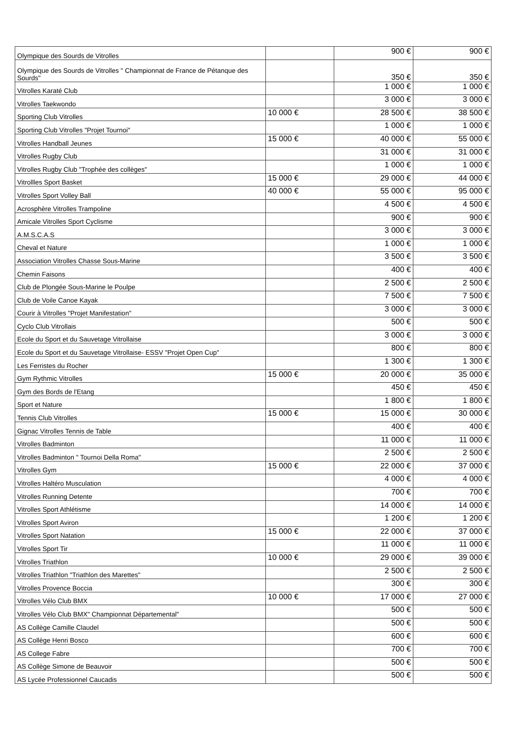| Olympique des Sourds de Vitrolles | | 900 € | 900 € |
| Olympique des Sourds de Vitrolles " Championnat de France de Pétanque des Sourds" | | 350 € | 350 € |
| Vitrolles Karaté Club | | 1 000 € | 1 000 € |
| Vitrolles Taekwondo | | 3 000 € | 3 000 € |
| Sporting Club Vitrolles | 10 000 € | 28 500 € | 38 500 € |
| Sporting Club Vitrolles "Projet Tournoi" | | 1 000 € | 1 000 € |
| Vitrolles Handball Jeunes | 15 000 € | 40 000 € | 55 000 € |
| Vitrolles Rugby Club | | 31 000 € | 31 000 € |
| Vitrolles Rugby Club "Trophée des collèges" | | 1 000 € | 1 000 € |
| Vitrollles Sport Basket | 15 000 € | 29 000 € | 44 000 € |
| Vitrolles Sport Volley Ball | 40 000 € | 55 000 € | 95 000 € |
| Acrosphère Vitrolles Trampoline | | 4 500 € | 4 500 € |
| Amicale Vitrolles Sport Cyclisme | | 900 € | 900 € |
| A.M.S.C.A.S | | 3 000 € | 3 000 € |
| Cheval et Nature | | 1 000 € | 1 000 € |
| Association Vitrolles Chasse Sous-Marine | | 3 500 € | 3 500 € |
| Chemin Faisons | | 400 € | 400 € |
| Club de Plongée Sous-Marine le Poulpe | | 2 500 € | 2 500 € |
| Club de Voile Canoe Kayak | | 7 500 € | 7 500 € |
| Courir à Vitrolles "Projet Manifestation" | | 3 000 € | 3 000 € |
| Cyclo Club Vitrollais | | 500 € | 500 € |
| Ecole du Sport et du Sauvetage Vitrollaise | | 3 000 € | 3 000 € |
| Ecole du Sport et du Sauvetage Vitrollaise- ESSV "Projet Open Cup" | | 800 € | 800 € |
| Les Ferristes du Rocher | | 1 300 € | 1 300 € |
| Gym Rythmic Vitrolles | 15 000 € | 20 000 € | 35 000 € |
| Gym des Bords de l'Etang | | 450 € | 450 € |
| Sport et Nature | | 1 800 € | 1 800 € |
| Tennis Club Vitrolles | 15 000 € | 15 000 € | 30 000 € |
| Gignac Vitrolles Tennis de Table | | 400 € | 400 € |
| Vitrolles Badminton | | 11 000 € | 11 000 € |
| Vitrolles Badminton " Tournoi Della Roma" | | 2 500 € | 2 500 € |
| Vitrolles Gym | 15 000 € | 22 000 € | 37 000 € |
| Vitrolles Haltéro Musculation | | 4 000 € | 4 000 € |
| Vitrolles Running Detente | | 700 € | 700 € |
| Vitrolles Sport Athlétisme | | 14 000 € | 14 000 € |
| Vitrolles Sport Aviron | | 1 200 € | 1 200 € |
| Vitrolles Sport Natation | 15 000 € | 22 000 € | 37 000 € |
| Vitrolles Sport Tir | | 11 000 € | 11 000 € |
| Vitrolles Triathlon | 10 000 € | 29 000 € | 39 000 € |
| Vitrolles Triathlon "Triathlon des Marettes" | | 2 500 € | 2 500 € |
| Vitrolles Provence Boccia | | 300 € | 300 € |
| Vitrolles Vélo Club BMX | 10 000 € | 17 000 € | 27 000 € |
| Vitrolles Vélo Club BMX" Championnat Départemental" | | 500 € | 500 € |
| AS Collège Camille Claudel | | 500 € | 500 € |
| AS Collège Henri Bosco | | 600 € | 600 € |
| AS College Fabre | | 700 € | 700 € |
| AS Collège Simone de Beauvoir | | 500 € | 500 € |
| AS Lycée Professionnel Caucadis | | 500 € | 500 € |